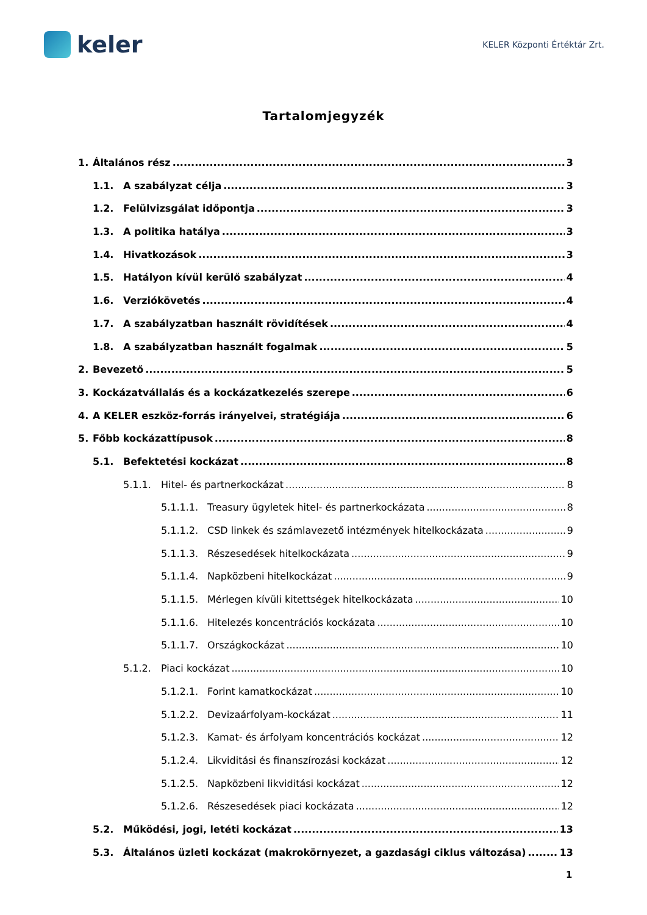keler
KELER Központi Értéktár Zrt.
Tartalomjegyzék
1. Általános rész 3
1.1. A szabályzat célja 3
1.2. Felülvizsgálat időpontja 3
1.3. A politika hatálya 3
1.4. Hivatkozások 3
1.5. Hatályon kívül kerülő szabályzat 4
1.6. Verziókövetés 4
1.7. A szabályzatban használt rövidítések 4
1.8. A szabályzatban használt fogalmak 5
2. Bevezető 5
3. Kockázatvállalás és a kockázatkezelés szerepe 6
4. A KELER eszköz-forrás irányelvei, stratégiája 6
5. Főbb kockázattípusok 8
5.1. Befektetési kockázat 8
5.1.1. Hitel- és partnerkockázat 8
5.1.1.1. Treasury ügyletek hitel- és partnerkockázata 8
5.1.1.2. CSD linkek és számlavezető intézmények hitelkockázata 9
5.1.1.3. Részesedések hitelkockázata 9
5.1.1.4. Napközbeni hitelkockázat 9
5.1.1.5. Mérlegen kívüli kitettségek hitelkockázata 10
5.1.1.6. Hitelezés koncentrációs kockázata 10
5.1.1.7. Országkockázat 10
5.1.2. Piaci kockázat 10
5.1.2.1. Forint kamatkockázat 10
5.1.2.2. Devizaárfolyam-kockázat 11
5.1.2.3. Kamat- és árfolyam koncentrációs kockázat 12
5.1.2.4. Likviditási és finanszírozási kockázat 12
5.1.2.5. Napközbeni likviditási kockázat 12
5.1.2.6. Részesedések piaci kockázata 12
5.2. Működési, jogi, letéti kockázat 13
5.3. Általános üzleti kockázat (makrokörnyezet, a gazdasági ciklus változása) 13
1